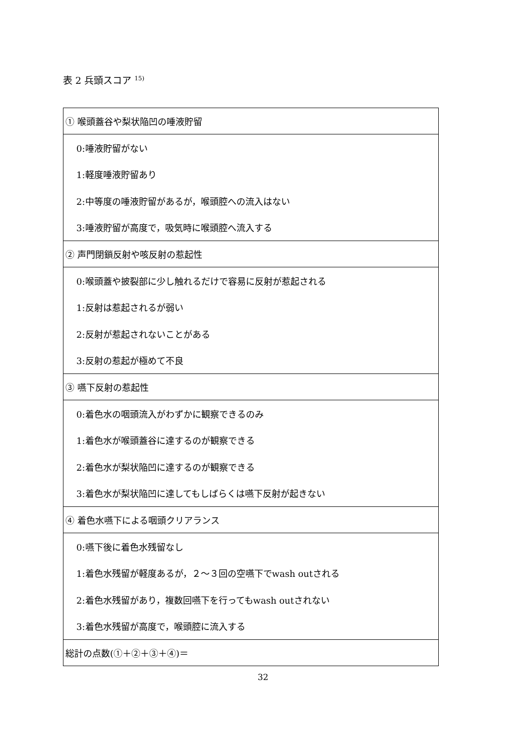表 2 兵頭スコア <sup>15)</sup>
| ① 喉頭蓋谷や梨状陥凹の唾液貯留 |
| 0:唾液貯留がない |
| 1:軽度唾液貯留あり |
| 2:中等度の唾液貯留があるが，喉頭腔への流入はない |
| 3:唾液貯留が高度で，吸気時に喉頭腔へ流入する |
| ② 声門閉鎖反射や咳反射の惹起性 |
| 0:喉頭蓋や披裂部に少し触れるだけで容易に反射が惹起される |
| 1:反射は惹起されるが弱い |
| 2:反射が惹起されないことがある |
| 3:反射の惹起が極めて不良 |
| ③ 嚥下反射の惹起性 |
| 0:着色水の咽頭流入がわずかに観察できるのみ |
| 1:着色水が喉頭蓋谷に達するのが観察できる |
| 2:着色水が梨状陥凹に達するのが観察できる |
| 3:着色水が梨状陥凹に達してもしばらくは嚥下反射が起きない |
| ④ 着色水嚥下による咽頭クリアランス |
| 0:嚥下後に着色水残留なし |
| 1:着色水残留が軽度あるが，２～３回の空嚥下でwash outされる |
| 2:着色水残留があり，複数回嚥下を行ってもwash outされない |
| 3:着色水残留が高度で，喉頭腔に流入する |
| 総計の点数(①＋②＋③＋④)＝ |
32